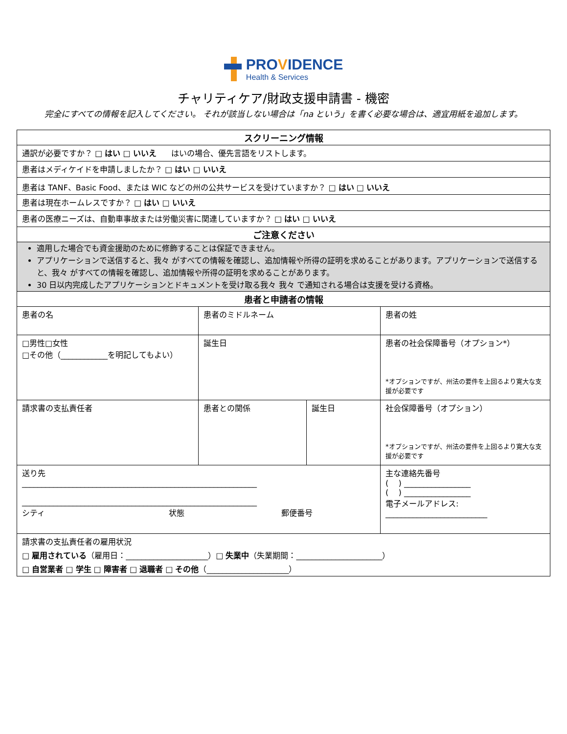PROVIDENCE
Health & Services
チャリティケア/財政支援申請書 - 機密
完全にすべての情報を記入してください。 それが該当しない場合は「na という」を書く必要な場合は、適宜用紙を追加します。
| スクリーニング情報 | | | |
| --- | --- | --- | --- |
| 通訳が必要ですか？ □ はい □ いいえ はいの場合、優先言語をリストします。 | | | |
| 患者はメディケイドを申請しましたか？ □ はい □ いいえ | | | |
| 患者は TANF、Basic Food、または WIC などの州の公共サービスを受けていますか？ □ はい □ いいえ | | | |
| 患者は現在ホームレスですか？ □ はい □ いいえ | | | |
| 患者の医療ニーズは、自動車事故または労働災害に関連していますか？ □ はい □ いいえ | | | |
| ご注意ください | | | |
| 適用した場合でも資金援助のために修飾することは保証できません。 アプリケーションで送信すると、我々 がすべての情報を確認し、追加情報や所得の証明を求めることがあります。アプリケーションで送信すると、我々 がすべての情報を確認し、追加情報や所得の証明を求めることがあります。 30 日以内完成したアプリケーションとドキュメントを受け取る我々 我々 で通知される場合は支援を受ける資格。 | | | |
| 患者と申請者の情報 | | | |
| 患者の名 | 患者のミドルネーム | | 患者の姓 |
| □男性□女性 □その他（____________を明記してもよい） | 誕生日 | | 患者の社会保障番号（オプション*） *オプションですが、州法の要件を上回るより寛大な支援が必要です |
| 請求書の支払責任者 | 患者との関係 | 誕生日 | 社会保障番号（オプション） *オプションですが、州法の要件を上回るより寛大な支援が必要です |
| 送り先 ____________________________________________________________ ____________________________________________________________ シティ 状態 郵便番号 | | | 主な連絡先番号 ( ) _________________ ( ) _________________ 電子メールアドレス: __________________________ |
| 請求書の支払責任者の雇用状況 □ 雇用されている （雇用日：_____________________）□ 失業中 （失業期間：______________________） □ 自営業者 □ 学生 □ 障害者 □ 退職者 □ その他 （_____________________） | | | |